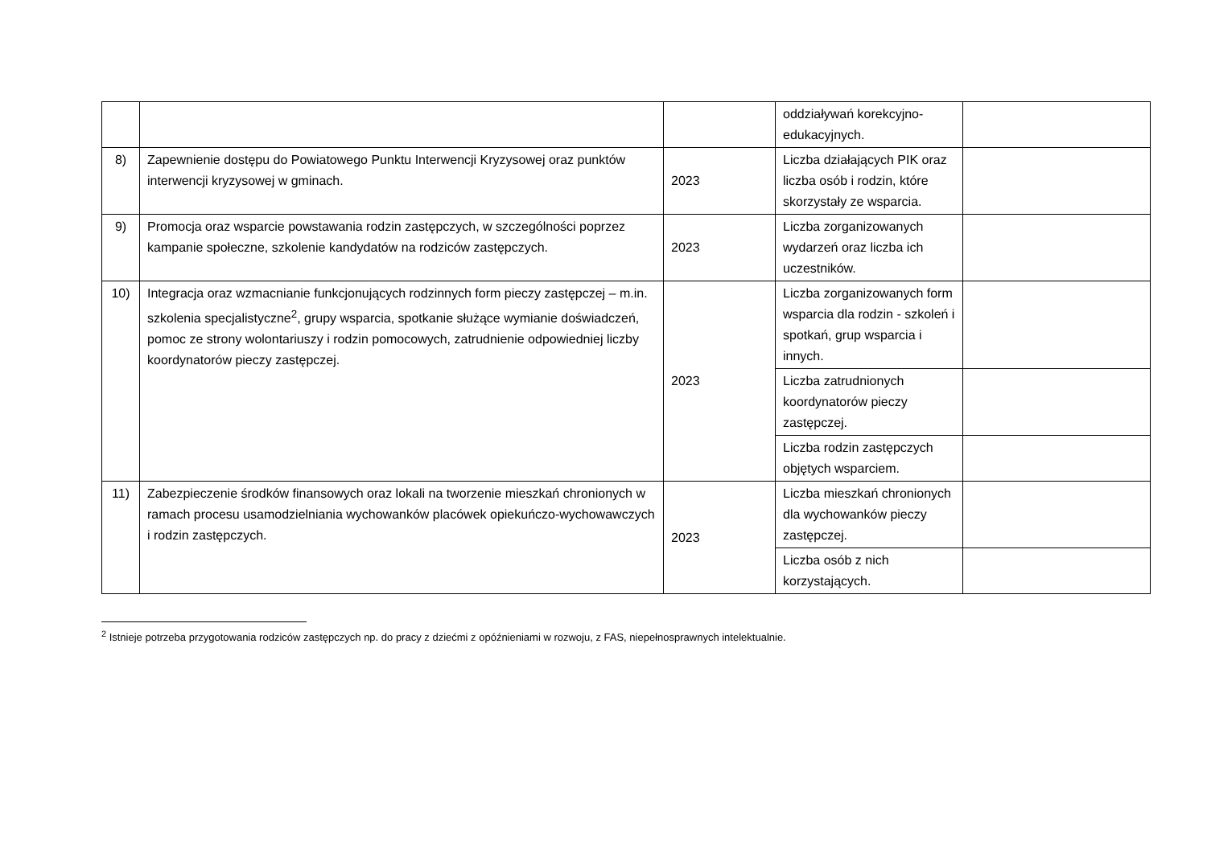| | | | oddziaływań korekcyjno-edukacyjnych. | |
| 8) | Zapewnienie dostępu do Powiatowego Punktu Interwencji Kryzysowej oraz punktów interwencji kryzysowej w gminach. | 2023 | Liczba działających PIK oraz liczba osób i rodzin, które skorzystały ze wsparcia. | |
| 9) | Promocja oraz wsparcie powstawania rodzin zastępczych, w szczególności poprzez kampanie społeczne, szkolenie kandydatów na rodziców zastępczych. | 2023 | Liczba zorganizowanych wydarzeń oraz liczba ich uczestników. | |
| 10) | Integracja oraz wzmacnianie funkcjonujących rodzinnych form pieczy zastępczej – m.in. szkolenia specjalistyczne<sup>2</sup>, grupy wsparcia, spotkanie służące wymianie doświadczeń, pomoc ze strony wolontariuszy i rodzin pomocowych, zatrudnienie odpowiedniej liczby koordynatorów pieczy zastępczej. | 2023 | Liczba zorganizowanych form wsparcia dla rodzin - szkoleń i spotkań, grup wsparcia i innych. | |
| | | | Liczba zatrudnionych koordynatorów pieczy zastępczej. | |
| | | | Liczba rodzin zastępczych objętych wsparciem. | |
| 11) | Zabezpieczenie środków finansowych oraz lokali na tworzenie mieszkań chronionych w ramach procesu usamodzielniania wychowanków placówek opiekuńczo-wychowawczych i rodzin zastępczych. | 2023 | Liczba mieszkań chronionych dla wychowanków pieczy zastępczej. | |
| | | | Liczba osób z nich korzystających. | |
<sup>2</sup> Istnieje potrzeba przygotowania rodziców zastępczych np. do pracy z dziećmi z opóźnieniami w rozwoju, z FAS, niepełnosprawnych intelektualnie.